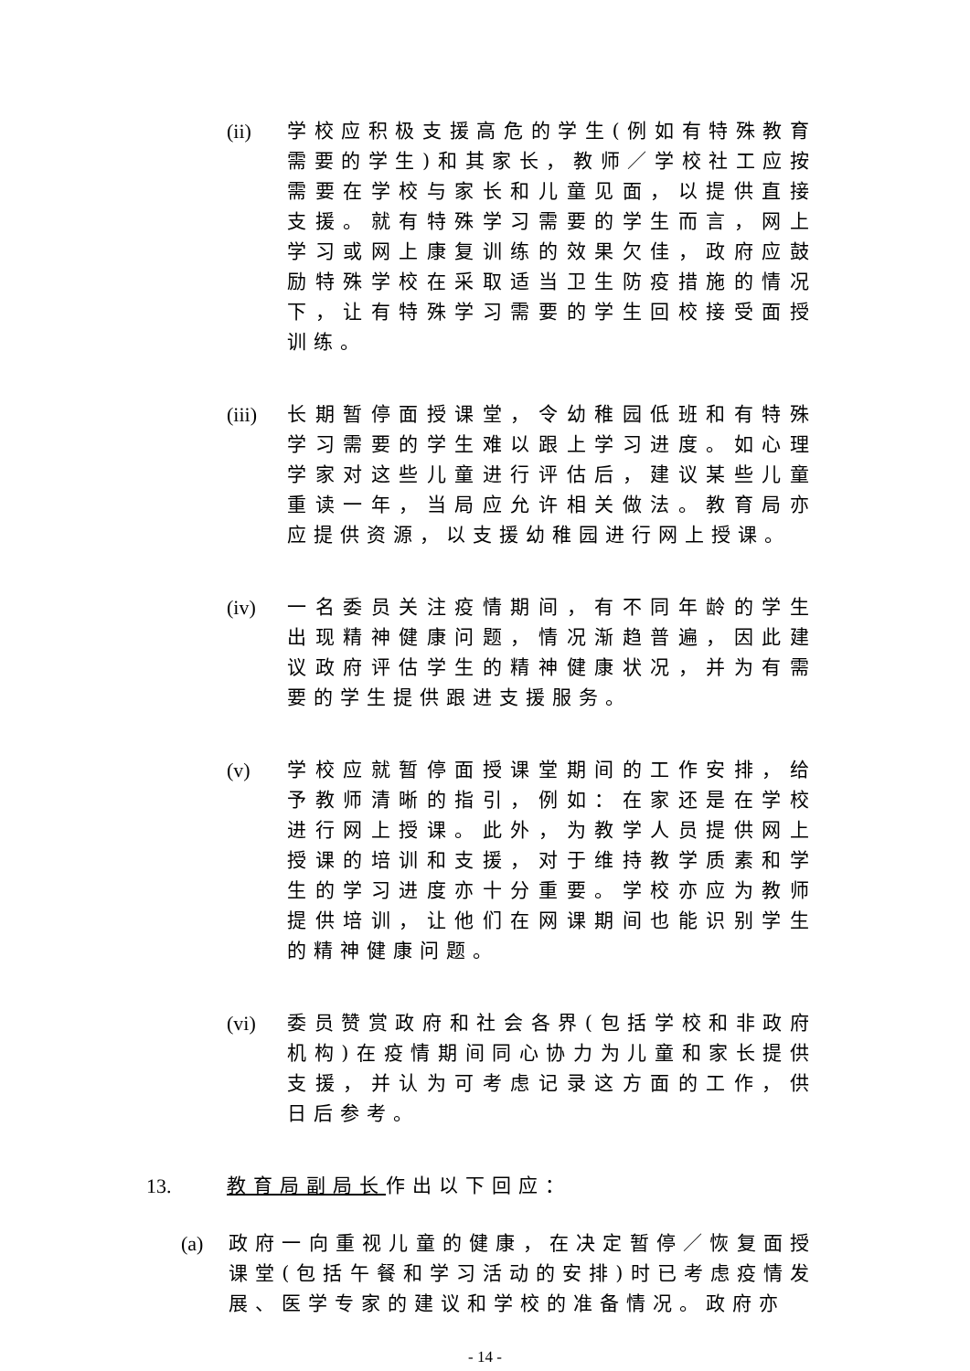(ii) 学校应积极支援高危的学生(例如有特殊教育需要的学生)和其家长，教师／学校社工应按需要在学校与家长和儿童见面，以提供直接支援。就有特殊学习需要的学生而言，网上学习或网上康复训练的效果欠佳，政府应鼓励特殊学校在采取适当卫生防疫措施的情况下，让有特殊学习需要的学生回校接受面授训练。
(iii) 长期暂停面授课堂，令幼稚园低班和有特殊学习需要的学生难以跟上学习进度。如心理学家对这些儿童进行评估后，建议某些儿童重读一年，当局应允许相关做法。教育局亦应提供资源，以支援幼稚园进行网上授课。
(iv) 一名委员关注疫情期间，有不同年龄的学生出现精神健康问题，情况渐趋普遍，因此建议政府评估学生的精神健康状况，并为有需要的学生提供跟进支援服务。
(v) 学校应就暂停面授课堂期间的工作安排，给予教师清晰的指引，例如：在家还是在学校进行网上授课。此外，为教学人员提供网上授课的培训和支援，对于维持教学质素和学生的学习进度亦十分重要。学校亦应为教师提供培训，让他们在网课期间也能识别学生的精神健康问题。
(vi) 委员赞赏政府和社会各界(包括学校和非政府机构)在疫情期间同心协力为儿童和家长提供支援，并认为可考虑记录这方面的工作，供日后参考。
13. 教育局副局长作出以下回应：
(a) 政府一向重视儿童的健康，在决定暂停／恢复面授课堂(包括午餐和学习活动的安排)时已考虑疫情发展、医学专家的建议和学校的准备情况。政府亦
- 14 -